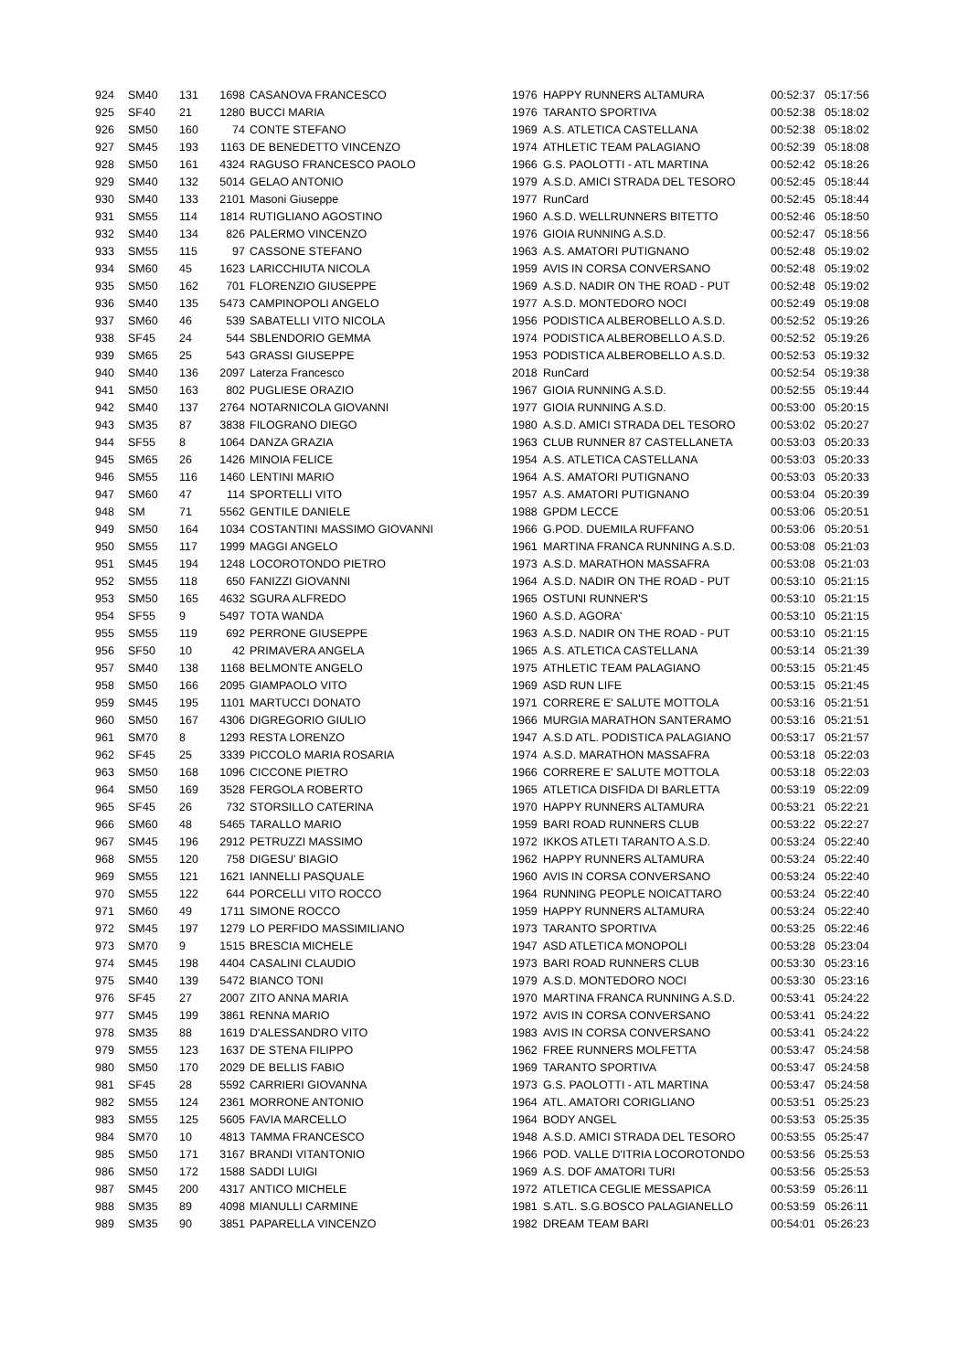| 924 | SM40 | 131 | 1698 | CASANOVA FRANCESCO | 1976 | HAPPY RUNNERS ALTAMURA | 00:52:37 | 05:17:56 |
| 925 | SF40 | 21 | 1280 | BUCCI MARIA | 1976 | TARANTO SPORTIVA | 00:52:38 | 05:18:02 |
| 926 | SM50 | 160 | 74 | CONTE STEFANO | 1969 | A.S. ATLETICA CASTELLANA | 00:52:38 | 05:18:02 |
| 927 | SM45 | 193 | 1163 | DE BENEDETTO VINCENZO | 1974 | ATHLETIC TEAM PALAGIANO | 00:52:39 | 05:18:08 |
| 928 | SM50 | 161 | 4324 | RAGUSO FRANCESCO PAOLO | 1966 | G.S. PAOLOTTI - ATL MARTINA | 00:52:42 | 05:18:26 |
| 929 | SM40 | 132 | 5014 | GELAO ANTONIO | 1979 | A.S.D. AMICI STRADA DEL TESORO | 00:52:45 | 05:18:44 |
| 930 | SM40 | 133 | 2101 | Masoni Giuseppe | 1977 | RunCard | 00:52:45 | 05:18:44 |
| 931 | SM55 | 114 | 1814 | RUTIGLIANO AGOSTINO | 1960 | A.S.D. WELLRUNNERS BITETTO | 00:52:46 | 05:18:50 |
| 932 | SM40 | 134 | 826 | PALERMO VINCENZO | 1976 | GIOIA RUNNING A.S.D. | 00:52:47 | 05:18:56 |
| 933 | SM55 | 115 | 97 | CASSONE STEFANO | 1963 | A.S. AMATORI PUTIGNANO | 00:52:48 | 05:19:02 |
| 934 | SM60 | 45 | 1623 | LARICCHIUTA NICOLA | 1959 | AVIS IN CORSA CONVERSANO | 00:52:48 | 05:19:02 |
| 935 | SM50 | 162 | 701 | FLORENZIO GIUSEPPE | 1969 | A.S.D. NADIR ON THE ROAD - PUT | 00:52:48 | 05:19:02 |
| 936 | SM40 | 135 | 5473 | CAMPINOPOLI ANGELO | 1977 | A.S.D. MONTEDORO NOCI | 00:52:49 | 05:19:08 |
| 937 | SM60 | 46 | 539 | SABATELLI VITO NICOLA | 1956 | PODISTICA ALBEROBELLO A.S.D. | 00:52:52 | 05:19:26 |
| 938 | SF45 | 24 | 544 | SBLENDORIO GEMMA | 1974 | PODISTICA ALBEROBELLO A.S.D. | 00:52:52 | 05:19:26 |
| 939 | SM65 | 25 | 543 | GRASSI GIUSEPPE | 1953 | PODISTICA ALBEROBELLO A.S.D. | 00:52:53 | 05:19:32 |
| 940 | SM40 | 136 | 2097 | Laterza Francesco | 2018 | RunCard | 00:52:54 | 05:19:38 |
| 941 | SM50 | 163 | 802 | PUGLIESE ORAZIO | 1967 | GIOIA RUNNING A.S.D. | 00:52:55 | 05:19:44 |
| 942 | SM40 | 137 | 2764 | NOTARNICOLA GIOVANNI | 1977 | GIOIA RUNNING A.S.D. | 00:53:00 | 05:20:15 |
| 943 | SM35 | 87 | 3838 | FILOGRANO DIEGO | 1980 | A.S.D. AMICI STRADA DEL TESORO | 00:53:02 | 05:20:27 |
| 944 | SF55 | 8 | 1064 | DANZA GRAZIA | 1963 | CLUB RUNNER 87 CASTELLANETA | 00:53:03 | 05:20:33 |
| 945 | SM65 | 26 | 1426 | MINOIA FELICE | 1954 | A.S. ATLETICA CASTELLANA | 00:53:03 | 05:20:33 |
| 946 | SM55 | 116 | 1460 | LENTINI MARIO | 1964 | A.S. AMATORI PUTIGNANO | 00:53:03 | 05:20:33 |
| 947 | SM60 | 47 | 114 | SPORTELLI VITO | 1957 | A.S. AMATORI PUTIGNANO | 00:53:04 | 05:20:39 |
| 948 | SM | 71 | 5562 | GENTILE DANIELE | 1988 | GPDM LECCE | 00:53:06 | 05:20:51 |
| 949 | SM50 | 164 | 1034 | COSTANTINI MASSIMO GIOVANNI | 1966 | G.POD. DUEMILA RUFFANO | 00:53:06 | 05:20:51 |
| 950 | SM55 | 117 | 1999 | MAGGI ANGELO | 1961 | MARTINA FRANCA RUNNING A.S.D. | 00:53:08 | 05:21:03 |
| 951 | SM45 | 194 | 1248 | LOCOROTONDO PIETRO | 1973 | A.S.D. MARATHON MASSAFRA | 00:53:08 | 05:21:03 |
| 952 | SM55 | 118 | 650 | FANIZZI GIOVANNI | 1964 | A.S.D. NADIR ON THE ROAD - PUT | 00:53:10 | 05:21:15 |
| 953 | SM50 | 165 | 4632 | SGURA ALFREDO | 1965 | OSTUNI RUNNER'S | 00:53:10 | 05:21:15 |
| 954 | SF55 | 9 | 5497 | TOTA WANDA | 1960 | A.S.D. AGORA' | 00:53:10 | 05:21:15 |
| 955 | SM55 | 119 | 692 | PERRONE GIUSEPPE | 1963 | A.S.D. NADIR ON THE ROAD - PUT | 00:53:10 | 05:21:15 |
| 956 | SF50 | 10 | 42 | PRIMAVERA ANGELA | 1965 | A.S. ATLETICA CASTELLANA | 00:53:14 | 05:21:39 |
| 957 | SM40 | 138 | 1168 | BELMONTE ANGELO | 1975 | ATHLETIC TEAM PALAGIANO | 00:53:15 | 05:21:45 |
| 958 | SM50 | 166 | 2095 | GIAMPAOLO VITO | 1969 | ASD RUN LIFE | 00:53:15 | 05:21:45 |
| 959 | SM45 | 195 | 1101 | MARTUCCI DONATO | 1971 | CORRERE E' SALUTE MOTTOLA | 00:53:16 | 05:21:51 |
| 960 | SM50 | 167 | 4306 | DIGREGORIO GIULIO | 1966 | MURGIA MARATHON SANTERAMO | 00:53:16 | 05:21:51 |
| 961 | SM70 | 8 | 1293 | RESTA LORENZO | 1947 | A.S.D ATL. PODISTICA PALAGIANO | 00:53:17 | 05:21:57 |
| 962 | SF45 | 25 | 3339 | PICCOLO MARIA ROSARIA | 1974 | A.S.D. MARATHON MASSAFRA | 00:53:18 | 05:22:03 |
| 963 | SM50 | 168 | 1096 | CICCONE PIETRO | 1966 | CORRERE E' SALUTE MOTTOLA | 00:53:18 | 05:22:03 |
| 964 | SM50 | 169 | 3528 | FERGOLA ROBERTO | 1965 | ATLETICA DISFIDA DI BARLETTA | 00:53:19 | 05:22:09 |
| 965 | SF45 | 26 | 732 | STORSILLO CATERINA | 1970 | HAPPY RUNNERS ALTAMURA | 00:53:21 | 05:22:21 |
| 966 | SM60 | 48 | 5465 | TARALLO MARIO | 1959 | BARI ROAD RUNNERS CLUB | 00:53:22 | 05:22:27 |
| 967 | SM45 | 196 | 2912 | PETRUZZI MASSIMO | 1972 | IKKOS ATLETI TARANTO A.S.D. | 00:53:24 | 05:22:40 |
| 968 | SM55 | 120 | 758 | DIGESU' BIAGIO | 1962 | HAPPY RUNNERS ALTAMURA | 00:53:24 | 05:22:40 |
| 969 | SM55 | 121 | 1621 | IANNELLI PASQUALE | 1960 | AVIS IN CORSA CONVERSANO | 00:53:24 | 05:22:40 |
| 970 | SM55 | 122 | 644 | PORCELLI VITO ROCCO | 1964 | RUNNING PEOPLE NOICATTARO | 00:53:24 | 05:22:40 |
| 971 | SM60 | 49 | 1711 | SIMONE ROCCO | 1959 | HAPPY RUNNERS ALTAMURA | 00:53:24 | 05:22:40 |
| 972 | SM45 | 197 | 1279 | LO PERFIDO MASSIMILIANO | 1973 | TARANTO SPORTIVA | 00:53:25 | 05:22:46 |
| 973 | SM70 | 9 | 1515 | BRESCIA MICHELE | 1947 | ASD ATLETICA MONOPOLI | 00:53:28 | 05:23:04 |
| 974 | SM45 | 198 | 4404 | CASALINI CLAUDIO | 1973 | BARI ROAD RUNNERS CLUB | 00:53:30 | 05:23:16 |
| 975 | SM40 | 139 | 5472 | BIANCO TONI | 1979 | A.S.D. MONTEDORO NOCI | 00:53:30 | 05:23:16 |
| 976 | SF45 | 27 | 2007 | ZITO ANNA MARIA | 1970 | MARTINA FRANCA RUNNING A.S.D. | 00:53:41 | 05:24:22 |
| 977 | SM45 | 199 | 3861 | RENNA MARIO | 1972 | AVIS IN CORSA CONVERSANO | 00:53:41 | 05:24:22 |
| 978 | SM35 | 88 | 1619 | D'ALESSANDRO VITO | 1983 | AVIS IN CORSA CONVERSANO | 00:53:41 | 05:24:22 |
| 979 | SM55 | 123 | 1637 | DE STENA FILIPPO | 1962 | FREE RUNNERS MOLFETTA | 00:53:47 | 05:24:58 |
| 980 | SM50 | 170 | 2029 | DE BELLIS FABIO | 1969 | TARANTO SPORTIVA | 00:53:47 | 05:24:58 |
| 981 | SF45 | 28 | 5592 | CARRIERI GIOVANNA | 1973 | G.S. PAOLOTTI - ATL MARTINA | 00:53:47 | 05:24:58 |
| 982 | SM55 | 124 | 2361 | MORRONE ANTONIO | 1964 | ATL. AMATORI CORIGLIANO | 00:53:51 | 05:25:23 |
| 983 | SM55 | 125 | 5605 | FAVIA MARCELLO | 1964 | BODY ANGEL | 00:53:53 | 05:25:35 |
| 984 | SM70 | 10 | 4813 | TAMMA FRANCESCO | 1948 | A.S.D. AMICI STRADA DEL TESORO | 00:53:55 | 05:25:47 |
| 985 | SM50 | 171 | 3167 | BRANDI VITANTONIO | 1966 | POD. VALLE D'ITRIA LOCOROTONDO | 00:53:56 | 05:25:53 |
| 986 | SM50 | 172 | 1588 | SADDI LUIGI | 1969 | A.S. DOF AMATORI TURI | 00:53:56 | 05:25:53 |
| 987 | SM45 | 200 | 4317 | ANTICO MICHELE | 1972 | ATLETICA CEGLIE MESSAPICA | 00:53:59 | 05:26:11 |
| 988 | SM35 | 89 | 4098 | MIANULLI CARMINE | 1981 | S.ATL. S.G.BOSCO PALAGIANELLO | 00:53:59 | 05:26:11 |
| 989 | SM35 | 90 | 3851 | PAPARELLA VINCENZO | 1982 | DREAM TEAM BARI | 00:54:01 | 05:26:23 |